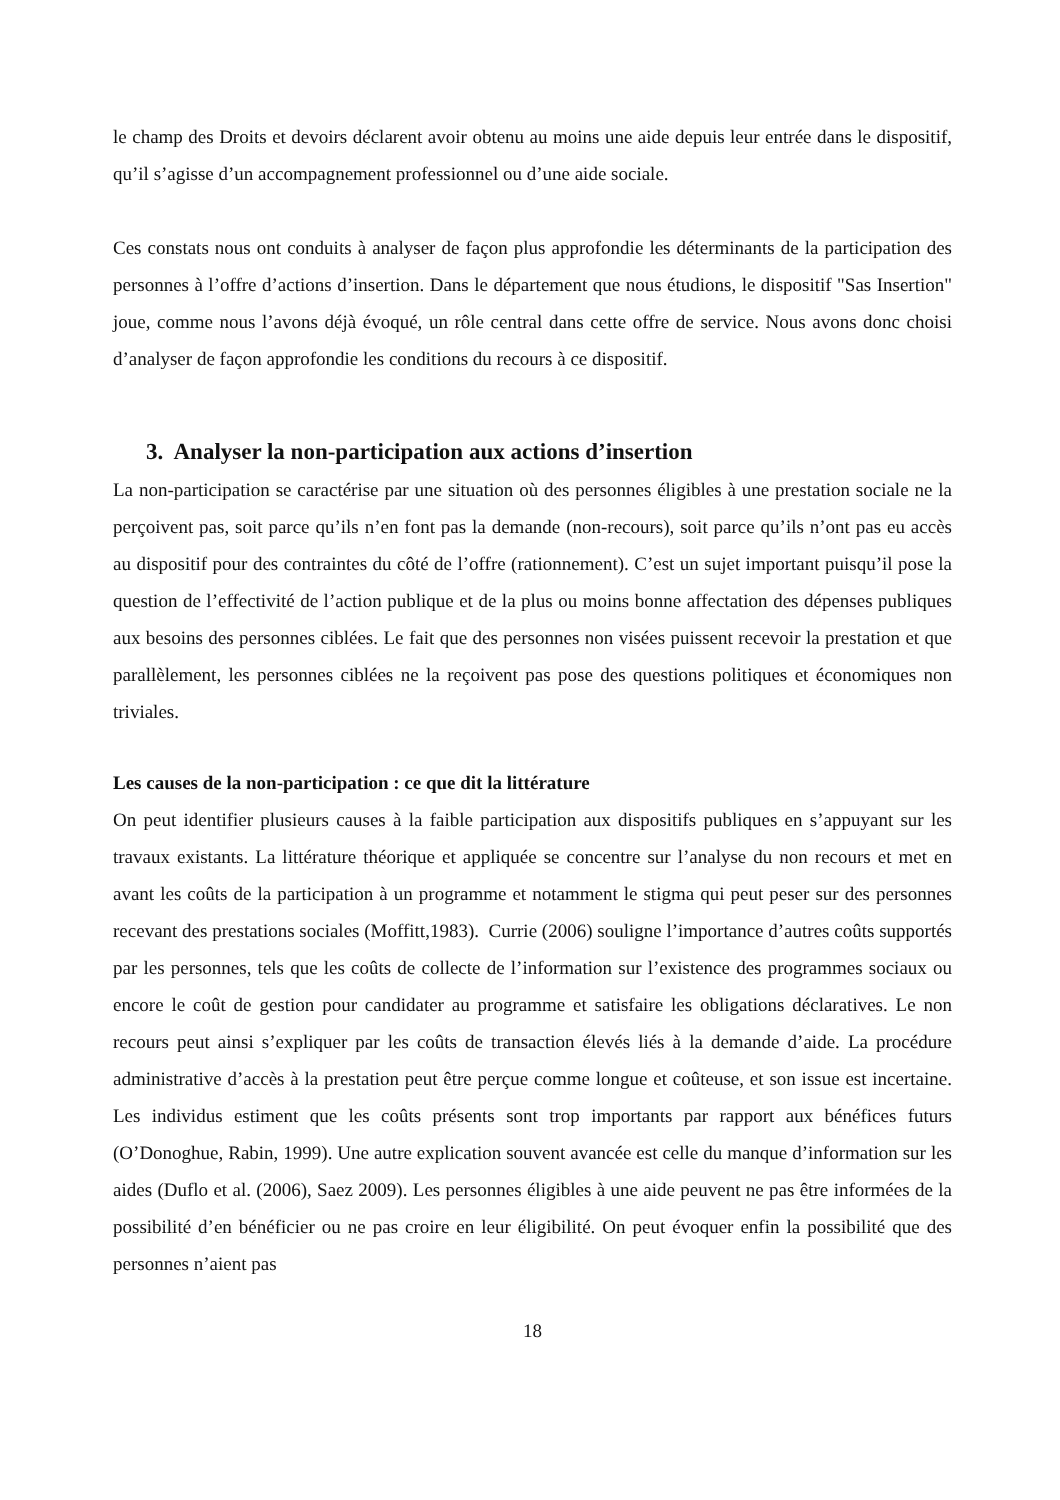le champ des Droits et devoirs déclarent avoir obtenu au moins une aide depuis leur entrée dans le dispositif, qu’il s’agisse d’un accompagnement professionnel ou d’une aide sociale.
Ces constats nous ont conduits à analyser de façon plus approfondie les déterminants de la participation des personnes à l’offre d’actions d’insertion. Dans le département que nous étudions, le dispositif "Sas Insertion" joue, comme nous l’avons déjà évoqué, un rôle central dans cette offre de service. Nous avons donc choisi d’analyser de façon approfondie les conditions du recours à ce dispositif.
3. Analyser la non-participation aux actions d’insertion
La non-participation se caractérise par une situation où des personnes éligibles à une prestation sociale ne la perçoivent pas, soit parce qu’ils n’en font pas la demande (non-recours), soit parce qu’ils n’ont pas eu accès au dispositif pour des contraintes du côté de l’offre (rationnement). C’est un sujet important puisqu’il pose la question de l’effectivité de l’action publique et de la plus ou moins bonne affectation des dépenses publiques aux besoins des personnes ciblées. Le fait que des personnes non visées puissent recevoir la prestation et que parallèlement, les personnes ciblées ne la reçoivent pas pose des questions politiques et économiques non triviales.
Les causes de la non-participation : ce que dit la littérature
On peut identifier plusieurs causes à la faible participation aux dispositifs publiques en s’appuyant sur les travaux existants. La littérature théorique et appliquée se concentre sur l’analyse du non recours et met en avant les coûts de la participation à un programme et notamment le stigma qui peut peser sur des personnes recevant des prestations sociales (Moffitt,1983). Currie (2006) souligne l’importance d’autres coûts supportés par les personnes, tels que les coûts de collecte de l’information sur l’existence des programmes sociaux ou encore le coût de gestion pour candidater au programme et satisfaire les obligations déclaratives. Le non recours peut ainsi s’expliquer par les coûts de transaction élevés liés à la demande d’aide. La procédure administrative d’accès à la prestation peut être perçue comme longue et coûteuse, et son issue est incertaine. Les individus estiment que les coûts présents sont trop importants par rapport aux bénéfices futurs (O’Donoghue, Rabin, 1999). Une autre explication souvent avancée est celle du manque d’information sur les aides (Duflo et al. (2006), Saez 2009). Les personnes éligibles à une aide peuvent ne pas être informées de la possibilité d’en bénéficier ou ne pas croire en leur éligibilité. On peut évoquer enfin la possibilité que des personnes n’aient pas
18